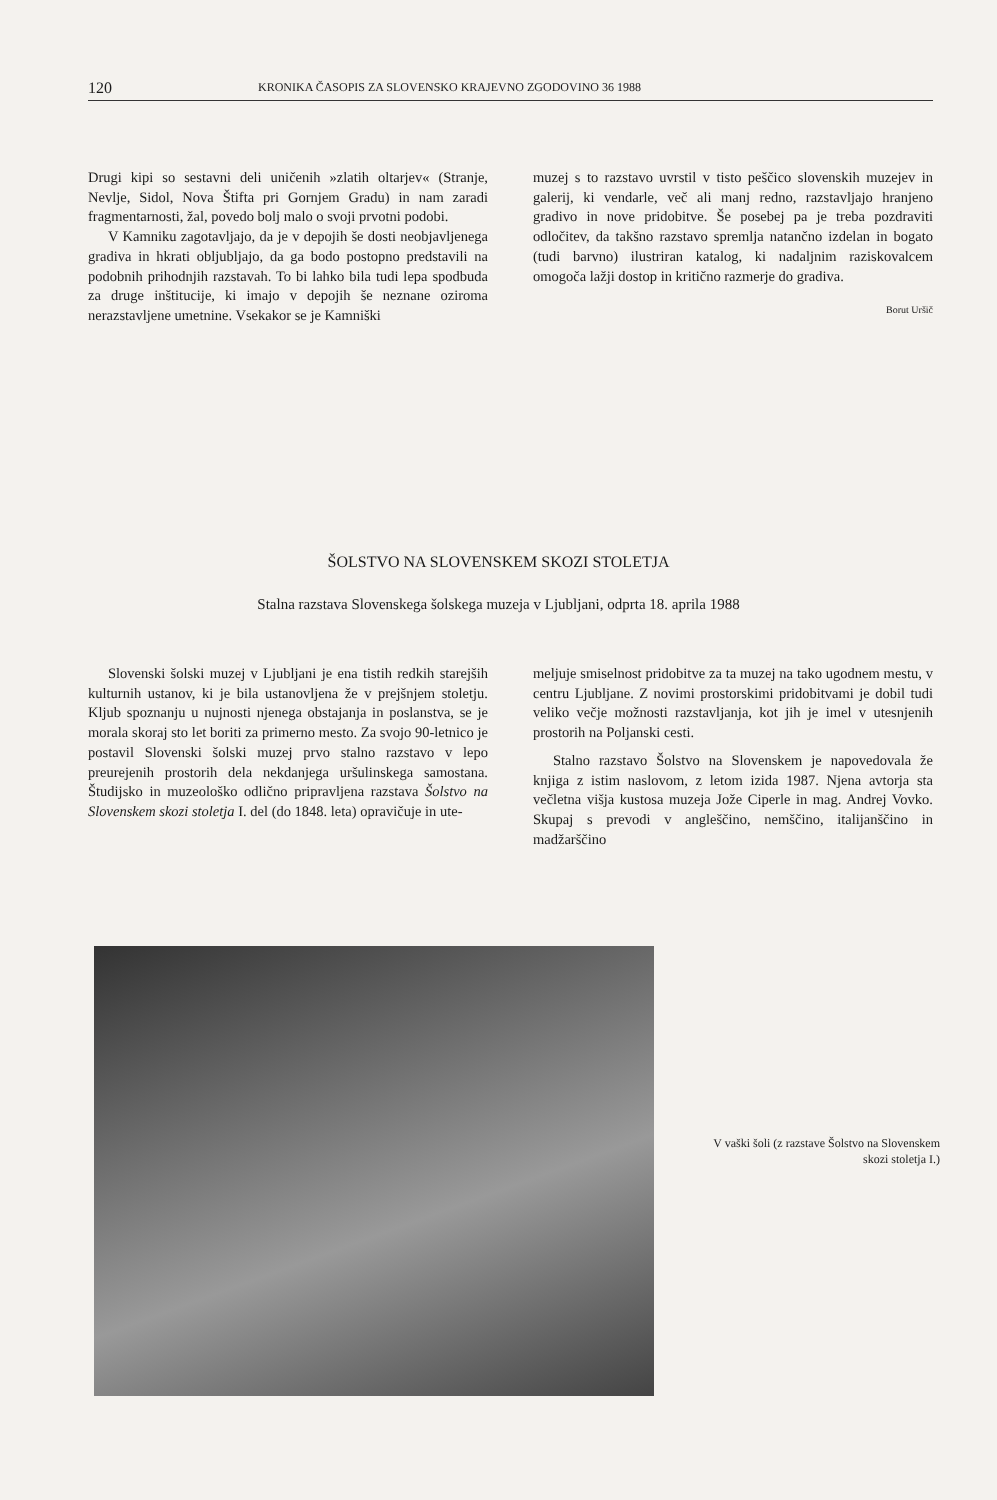120 KRONIKA ČASOPIS ZA SLOVENSKO KRAJEVNO ZGODOVINO 36 1988
Drugi kipi so sestavni deli uničenih »zlatih oltarjev« (Stranje, Nevlje, Sidol, Nova Štifta pri Gornjem Gradu) in nam zaradi fragmentarnosti, žal, povedo bolj malo o svoji prvotni podobi.
V Kamniku zagotavljajo, da je v depojih še dosti neobjavljenega gradiva in hkrati obljubljajo, da ga bodo postopno predstavili na podobnih prihodnjih razstavah. To bi lahko bila tudi lepa spodbuda za druge inštitucije, ki imajo v depojih še neznane oziroma nerazstavljene umetnine. Vsekakor se je Kamniški
muzej s to razstavo uvrstil v tisto peščico slovenskih muzejev in galerij, ki vendarle, več ali manj redno, razstavljajo hranjeno gradivo in nove pridobitve. Še posebej pa je treba pozdraviti odločitev, da takšno razstavo spremlja natančno izdelan in bogato (tudi barvno) ilustriran katalog, ki nadaljnim raziskovalcem omogoča lažji dostop in kritično razmerje do gradiva.
Borut Uršič
ŠOLSTVO NA SLOVENSKEM SKOZI STOLETJA
Stalna razstava Slovenskega šolskega muzeja v Ljubljani, odprta 18. aprila 1988
Slovenski šolski muzej v Ljubljani je ena tistih redkih starejših kulturnih ustanov, ki je bila ustanovljena že v prejšnjem stoletju. Kljub spoznanju u nujnosti njenega obstajanja in poslanstva, se je morala skoraj sto let boriti za primerno mesto. Za svojo 90-letnico je postavil Slovenski šolski muzej prvo stalno razstavo v lepo preurejenih prostorih dela nekdanjega uršulinskega samostana. Študijsko in muzeološko odlično pripravljena razstava Šolstvo na Slovenskem skozi stoletja I. del (do 1848. leta) opravičuje in ute-
meljuje smiselnost pridobitve za ta muzej na tako ugodnem mestu, v centru Ljubljane. Z novimi prostorskimi pridobitvami je dobil tudi veliko večje možnosti razstavljanja, kot jih je imel v utesnjenih prostorih na Poljanski cesti.
Stalno razstavo Šolstvo na Slovenskem je napovedovala že knjiga z istim naslovom, z letom izida 1987. Njena avtorja sta večletna višja kustosa muzeja Jože Ciperle in mag. Andrej Vovko. Skupaj s prevodi v angleščino, nemščino, italijanščino in madžarščino
V vaški šoli (z razstave Šolstvo na Slovenskem skozi stoletja I.)